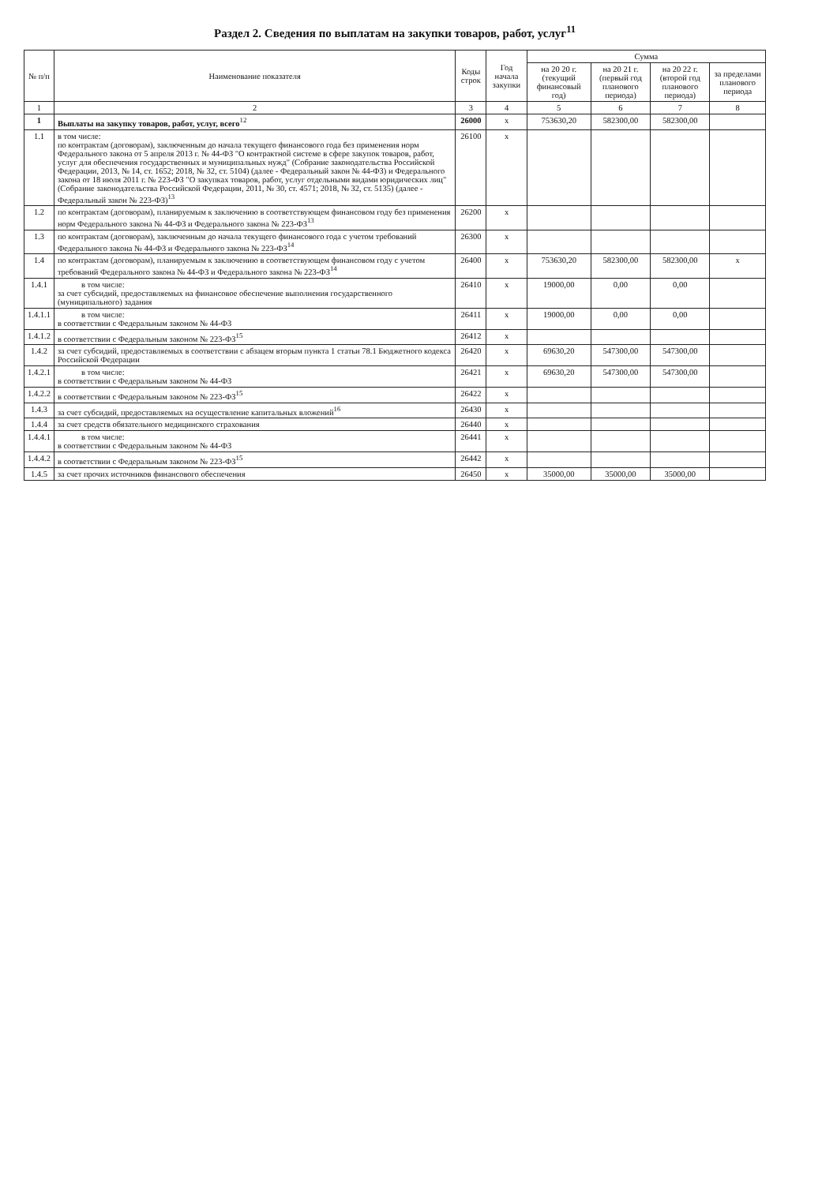Раздел 2. Сведения по выплатам на закупки товаров, работ, услуг<sup>11</sup>
| № п/п | Наименование показателя | Коды строк | Год начала закупки | Сумма | | | |
| --- | --- | --- | --- | --- | --- | --- | --- |
| | | | | на 20 20 г. (текущий финансовый год) | на 20 21 г. (первый год планового периода) | на 20 22 г. (второй год планового периода) | за пределами планового периода |
| 1 | 2 | 3 | 4 | 5 | 6 | 7 | 8 |
| 1 | Выплаты на закупку товаров, работ, услуг, всего<sup>12</sup> | 26000 | х | 753630,20 | 582300,00 | 582300,00 | |
| 1.1 | в том числе: по контрактам (договорам), заключенным до начала текущего финансового года без применения норм Федерального закона от 5 апреля 2013 г. № 44-ФЗ "О контрактной системе в сфере закупок товаров, работ, услуг для обеспечения государственных и муниципальных нужд" (Собрание законодательства Российской Федерации, 2013, № 14, ст. 1652; 2018, № 32, ст. 5104) (далее - Федеральный закон № 44-ФЗ) и Федерального закона от 18 июля 2011 г. № 223-ФЗ "О закупках товаров, работ, услуг отдельными видами юридических лиц" (Собрание законодательства Российской Федерации, 2011, № 30, ст. 4571; 2018, № 32, ст. 5135) (далее - Федеральный закон № 223-ФЗ)<sup>13</sup> | 26100 | х | | | | |
| 1.2 | по контрактам (договорам), планируемым к заключению в соответствующем финансовом году без применения норм Федерального закона № 44-ФЗ и Федерального закона № 223-ФЗ<sup>13</sup> | 26200 | х | | | | |
| 1.3 | по контрактам (договорам), заключенным до начала текущего финансового года с учетом требований Федерального закона № 44-ФЗ и Федерального закона № 223-ФЗ<sup>14</sup> | 26300 | х | | | | |
| 1.4 | по контрактам (договорам), планируемым к заключению в соответствующем финансовом году с учетом требований Федерального закона № 44-ФЗ и Федерального закона № 223-ФЗ<sup>14</sup> | 26400 | х | 753630,20 | 582300,00 | 582300,00 | х |
| 1.4.1 | в том числе: за счет субсидий, предоставляемых на финансовое обеспечение выполнения государственного (муниципального) задания | 26410 | х | 19000,00 | 0,00 | 0,00 | |
| 1.4.1.1 | в том числе: в соответствии с Федеральным законом № 44-ФЗ | 26411 | х | 19000,00 | 0,00 | 0,00 | |
| 1.4.1.2 | в соответствии с Федеральным законом № 223-ФЗ<sup>15</sup> | 26412 | х | | | | |
| 1.4.2 | за счет субсидий, предоставляемых в соответствии с абзацем вторым пункта 1 статьи 78.1 Бюджетного кодекса Российской Федерации | 26420 | х | 69630,20 | 547300,00 | 547300,00 | |
| 1.4.2.1 | в том числе: в соответствии с Федеральным законом № 44-ФЗ | 26421 | х | 69630,20 | 547300,00 | 547300,00 | |
| 1.4.2.2 | в соответствии с Федеральным законом № 223-ФЗ<sup>15</sup> | 26422 | х | | | | |
| 1.4.3 | за счет субсидий, предоставляемых на осуществление капитальных вложений<sup>16</sup> | 26430 | х | | | | |
| 1.4.4 | за счет средств обязательного медицинского страхования | 26440 | х | | | | |
| 1.4.4.1 | в том числе: в соответствии с Федеральным законом № 44-ФЗ | 26441 | х | | | | |
| 1.4.4.2 | в соответствии с Федеральным законом № 223-ФЗ<sup>15</sup> | 26442 | х | | | | |
| 1.4.5 | за счет прочих источников финансового обеспечения | 26450 | х | 35000,00 | 35000,00 | 35000,00 | |